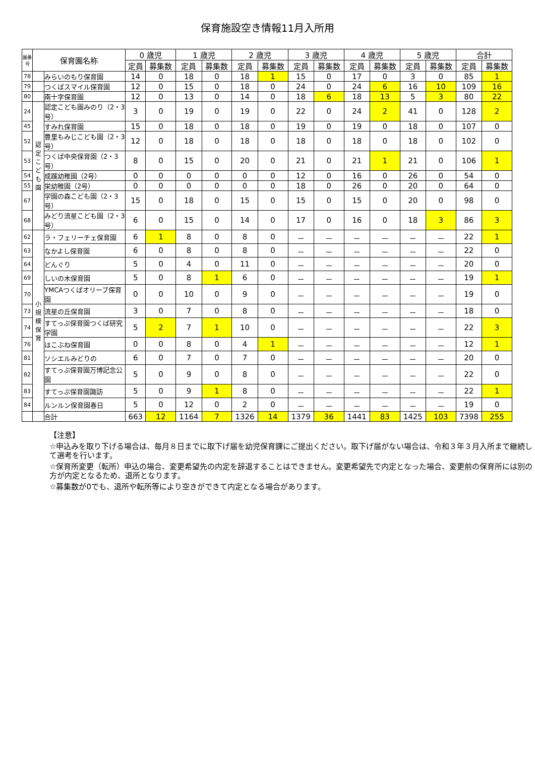保育施設空き情報11月入所用
| 園番号 | 保育園名称 | | 0 歳児 | | 1 歳児 | | 2 歳児 | | 3 歳児 | | 4 歳児 | | 5 歳児 | | 合計 | |
| --- | --- | --- | --- | --- | --- | --- | --- | --- | --- | --- | --- | --- | --- | --- | --- | --- |
| | | | 定員 | 募集数 | 定員 | 募集数 | 定員 | 募集数 | 定員 | 募集数 | 定員 | 募集数 | 定員 | 募集数 | 定員 | 募集数 |
| 78 | | みらいのもり保育園 | 14 | 0 | 18 | 0 | 18 | 1 | 15 | 0 | 17 | 0 | 3 | 0 | 85 | 1 |
| 79 | | つくばスマイル保育園 | 12 | 0 | 15 | 0 | 18 | 0 | 24 | 0 | 24 | 6 | 16 | 10 | 109 | 16 |
| 80 | | 南十字保育園 | 12 | 0 | 13 | 0 | 14 | 0 | 18 | 6 | 18 | 13 | 5 | 3 | 80 | 22 |
| 24 | 認定こども園 | 認定こども園みのり（2・3号） | 3 | 0 | 19 | 0 | 19 | 0 | 22 | 0 | 24 | 2 | 41 | 0 | 128 | 2 |
| 45 | | すみれ保育園 | 15 | 0 | 18 | 0 | 18 | 0 | 19 | 0 | 19 | 0 | 18 | 0 | 107 | 0 |
| 52 | | 豊里もみじこども園（2・3号） | 12 | 0 | 18 | 0 | 18 | 0 | 18 | 0 | 18 | 0 | 18 | 0 | 102 | 0 |
| 53 | | つくば中央保育園（2・3号） | 8 | 0 | 15 | 0 | 20 | 0 | 21 | 0 | 21 | 1 | 21 | 0 | 106 | 1 |
| 54 | | 成蹊幼稚園（2号） | 0 | 0 | 0 | 0 | 0 | 0 | 12 | 0 | 16 | 0 | 26 | 0 | 54 | 0 |
| 55 | | 栄幼稚園（2号） | 0 | 0 | 0 | 0 | 0 | 0 | 18 | 0 | 26 | 0 | 20 | 0 | 64 | 0 |
| 67 | | 学園の森こども園（2・3号） | 15 | 0 | 18 | 0 | 15 | 0 | 15 | 0 | 15 | 0 | 20 | 0 | 98 | 0 |
| 68 | | みどり流星こども園（2・3号） | 6 | 0 | 15 | 0 | 14 | 0 | 17 | 0 | 16 | 0 | 18 | 3 | 86 | 3 |
| 62 | 小規模保育 | ラ・フェリーチェ保育園 | 6 | 1 | 8 | 0 | 8 | 0 | － | － | － | － | － | － | 22 | 1 |
| 63 | | なかよし保育園 | 6 | 0 | 8 | 0 | 8 | 0 | － | － | － | － | － | － | 22 | 0 |
| 64 | | どんぐり | 5 | 0 | 4 | 0 | 11 | 0 | － | － | － | － | － | － | 20 | 0 |
| 69 | | しいの木保育園 | 5 | 0 | 8 | 1 | 6 | 0 | － | － | － | － | － | － | 19 | 1 |
| 70 | | YMCAつくばオリーブ保育園 | 0 | 0 | 10 | 0 | 9 | 0 | － | － | － | － | － | － | 19 | 0 |
| 73 | | 流星の丘保育園 | 3 | 0 | 7 | 0 | 8 | 0 | － | － | － | － | － | － | 18 | 0 |
| 74 | | すてっぷ保育園つくば研究学園 | 5 | 2 | 7 | 1 | 10 | 0 | － | － | － | － | － | － | 22 | 3 |
| 76 | | はこぶね保育園 | 0 | 0 | 8 | 0 | 4 | 1 | － | － | － | － | － | － | 12 | 1 |
| 81 | | ソシエルみどりの | 6 | 0 | 7 | 0 | 7 | 0 | － | － | － | － | － | － | 20 | 0 |
| 82 | | すてっぷ保育園万博記念公園 | 5 | 0 | 9 | 0 | 8 | 0 | － | － | － | － | － | － | 22 | 0 |
| 83 | | すてっぷ保育園諏訪 | 5 | 0 | 9 | 1 | 8 | 0 | － | － | － | － | － | － | 22 | 1 |
| 84 | | ルンルン保育園春日 | 5 | 0 | 12 | 0 | 2 | 0 | － | － | － | － | － | － | 19 | 0 |
| | | 合計 | 663 | 12 | 1164 | 7 | 1326 | 14 | 1379 | 36 | 1441 | 83 | 1425 | 103 | 7398 | 255 |
【注意】
☆申込みを取り下げる場合は、毎月８日までに取下げ届を幼児保育課にご提出ください。取下げ届がない場合は、令和３年３月入所まで継続して選考を行います。
☆保育所変更（転所）申込の場合、変更希望先の内定を辞退することはできません。変更希望先で内定となった場合、変更前の保育所には別の方が内定となるため、退所となります。
☆募集数が0でも、退所や転所等により空きができて内定となる場合があります。